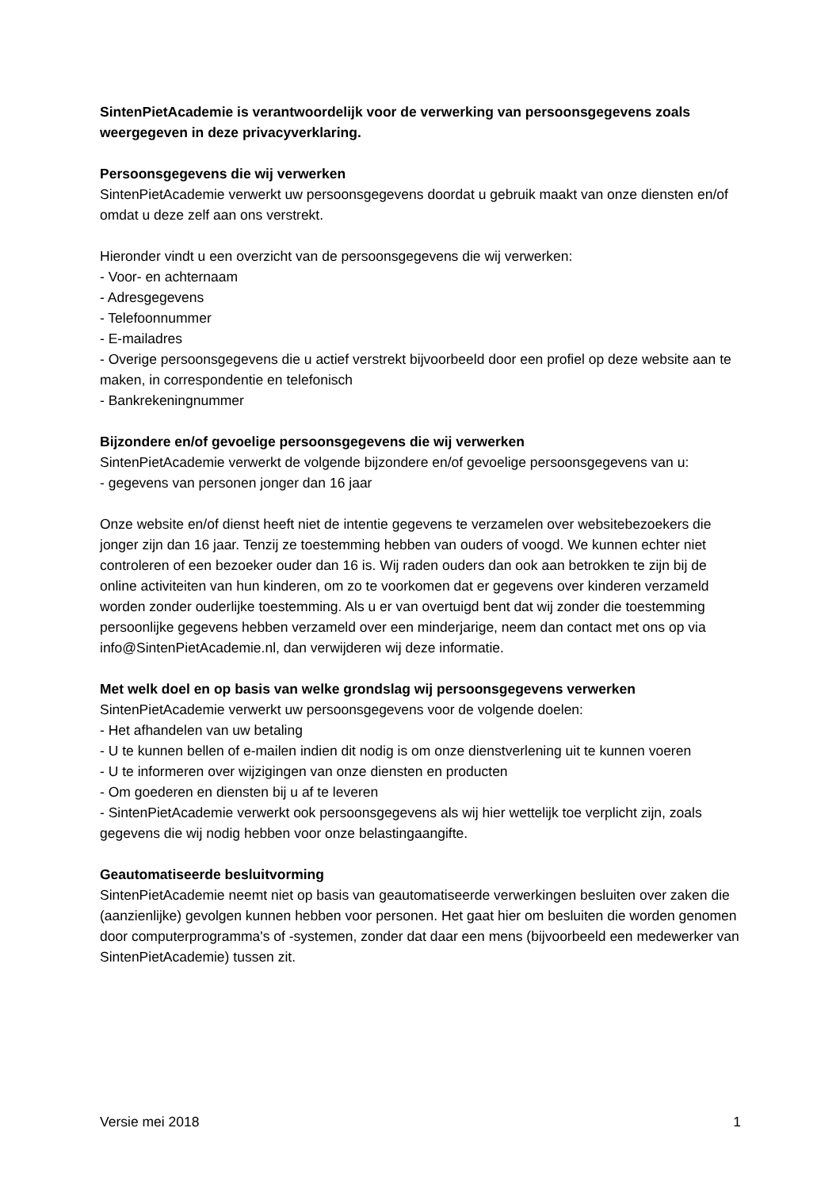SintenPietAcademie is verantwoordelijk voor de verwerking van persoonsgegevens zoals weergegeven in deze privacyverklaring.
Persoonsgegevens die wij verwerken
SintenPietAcademie verwerkt uw persoonsgegevens doordat u gebruik maakt van onze diensten en/of omdat u deze zelf aan ons verstrekt.
Hieronder vindt u een overzicht van de persoonsgegevens die wij verwerken:
- Voor- en achternaam
- Adresgegevens
- Telefoonnummer
- E-mailadres
- Overige persoonsgegevens die u actief verstrekt bijvoorbeeld door een profiel op deze website aan te maken, in correspondentie en telefonisch
- Bankrekeningnummer
Bijzondere en/of gevoelige persoonsgegevens die wij verwerken
SintenPietAcademie verwerkt de volgende bijzondere en/of gevoelige persoonsgegevens van u:
- gegevens van personen jonger dan 16 jaar
Onze website en/of dienst heeft niet de intentie gegevens te verzamelen over websitebezoekers die jonger zijn dan 16 jaar. Tenzij ze toestemming hebben van ouders of voogd. We kunnen echter niet controleren of een bezoeker ouder dan 16 is. Wij raden ouders dan ook aan betrokken te zijn bij de online activiteiten van hun kinderen, om zo te voorkomen dat er gegevens over kinderen verzameld worden zonder ouderlijke toestemming. Als u er van overtuigd bent dat wij zonder die toestemming persoonlijke gegevens hebben verzameld over een minderjarige, neem dan contact met ons op via info@SintenPietAcademie.nl, dan verwijderen wij deze informatie.
Met welk doel en op basis van welke grondslag wij persoonsgegevens verwerken
SintenPietAcademie verwerkt uw persoonsgegevens voor de volgende doelen:
- Het afhandelen van uw betaling
- U te kunnen bellen of e-mailen indien dit nodig is om onze dienstverlening uit te kunnen voeren
- U te informeren over wijzigingen van onze diensten en producten
- Om goederen en diensten bij u af te leveren
- SintenPietAcademie verwerkt ook persoonsgegevens als wij hier wettelijk toe verplicht zijn, zoals gegevens die wij nodig hebben voor onze belastingaangifte.
Geautomatiseerde besluitvorming
SintenPietAcademie neemt niet op basis van geautomatiseerde verwerkingen besluiten over zaken die (aanzienlijke) gevolgen kunnen hebben voor personen. Het gaat hier om besluiten die worden genomen door computerprogramma's of -systemen, zonder dat daar een mens (bijvoorbeeld een medewerker van SintenPietAcademie) tussen zit.
Versie mei 2018 1